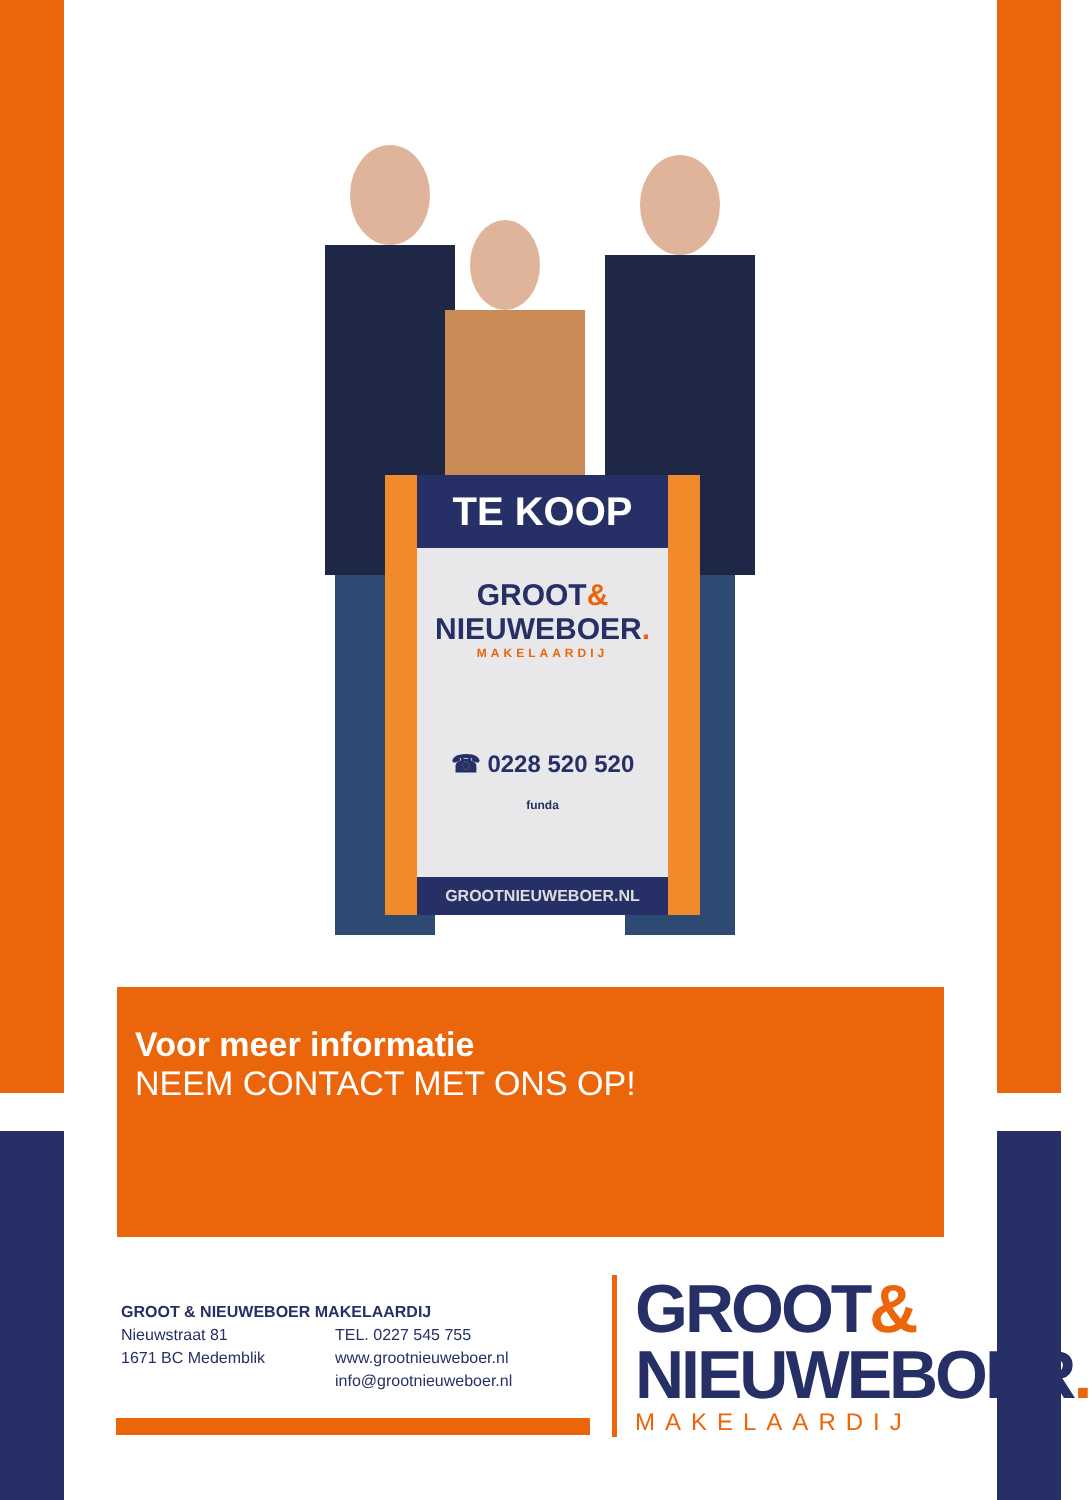TE KOOP
GROOT&
NIEUWEBOER.
MAKELAARDIJ
☎ 0228 520 520
funda
GROOTNIEUWEBOER.NL
Voor meer informatie
NEEM CONTACT MET ONS OP!
GROOT & NIEUWEBOER MAKELAARDIJ
Nieuwstraat 81
1671 BC Medemblik
TEL. 0227 545 755
www.grootnieuweboer.nl
info@grootnieuweboer.nl
GROOT&
NIEUWEBOER.
MAKELAARDIJ